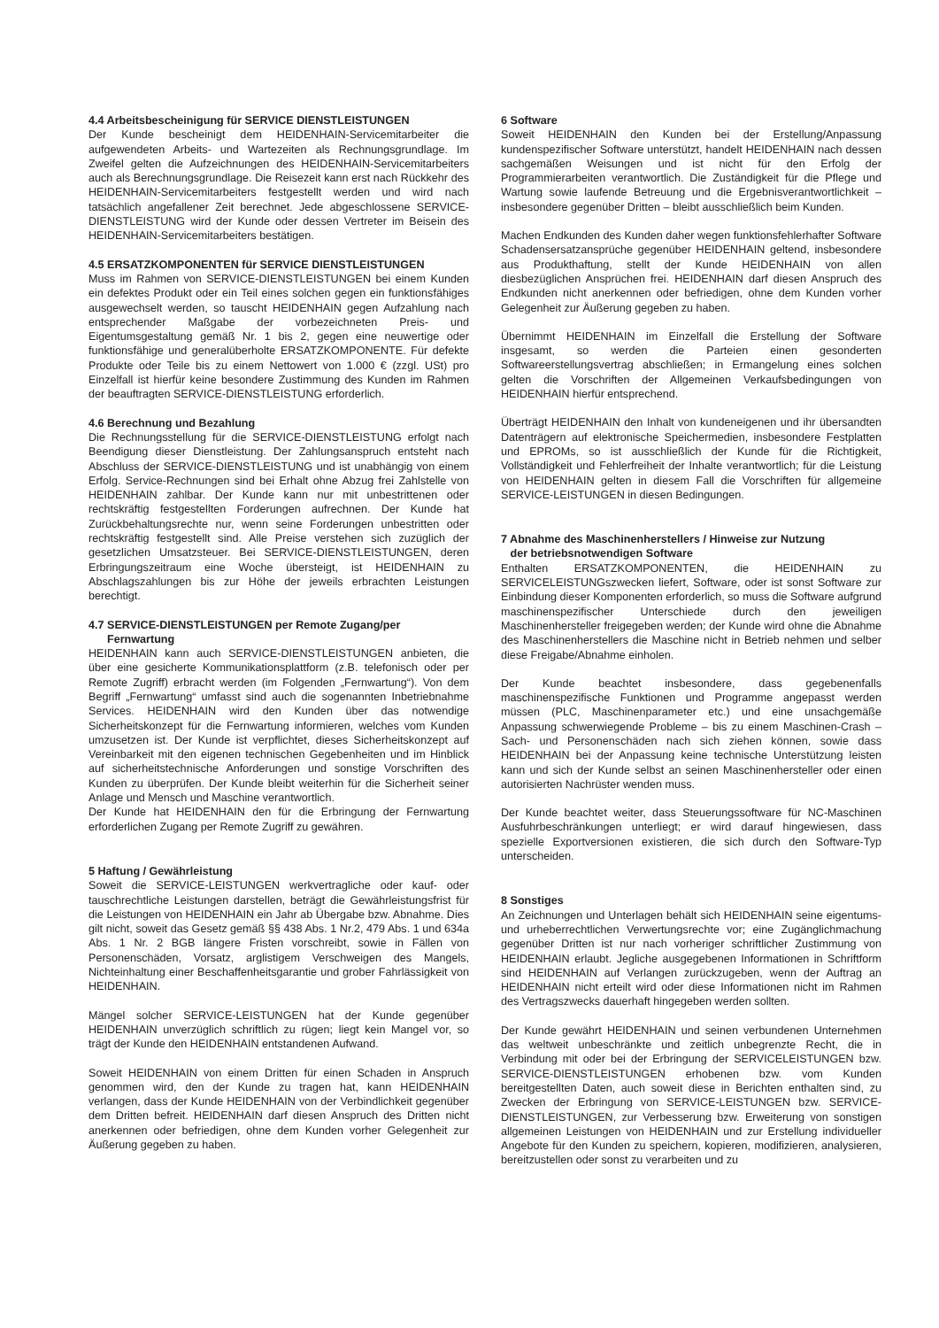4.4 Arbeitsbescheinigung für SERVICE DIENSTLEISTUNGEN
Der Kunde bescheinigt dem HEIDENHAIN-Servicemitarbeiter die aufgewendeten Arbeits- und Wartezeiten als Rechnungsgrundlage. Im Zweifel gelten die Aufzeichnungen des HEIDENHAIN-Servicemitarbeiters auch als Berechnungsgrundlage. Die Reisezeit kann erst nach Rückkehr des HEIDENHAIN-Servicemitarbeiters festgestellt werden und wird nach tatsächlich angefallener Zeit berechnet. Jede abgeschlossene SERVICE-DIENSTLEISTUNG wird der Kunde oder dessen Vertreter im Beisein des HEIDENHAIN-Servicemitarbeiters bestätigen.
4.5 ERSATZKOMPONENTEN für SERVICE DIENSTLEISTUNGEN
Muss im Rahmen von SERVICE-DIENSTLEISTUNGEN bei einem Kunden ein defektes Produkt oder ein Teil eines solchen gegen ein funktionsfähiges ausgewechselt werden, so tauscht HEIDENHAIN gegen Aufzahlung nach entsprechender Maßgabe der vorbezeichneten Preis- und Eigentumsgestaltung gemäß Nr. 1 bis 2, gegen eine neuwertige oder funktionsfähige und generalüberholte ERSATZKOMPONENTE. Für defekte Produkte oder Teile bis zu einem Nettowert von 1.000 € (zzgl. USt) pro Einzelfall ist hierfür keine besondere Zustimmung des Kunden im Rahmen der beauftragten SERVICE-DIENSTLEISTUNG erforderlich.
4.6 Berechnung und Bezahlung
Die Rechnungsstellung für die SERVICE-DIENSTLEISTUNG erfolgt nach Beendigung dieser Dienstleistung. Der Zahlungsanspruch entsteht nach Abschluss der SERVICE-DIENSTLEISTUNG und ist unabhängig von einem Erfolg. Service-Rechnungen sind bei Erhalt ohne Abzug frei Zahlstelle von HEIDENHAIN zahlbar. Der Kunde kann nur mit unbestrittenen oder rechtskräftig festgestellten Forderungen aufrechnen. Der Kunde hat Zurückbehaltungsrechte nur, wenn seine Forderungen unbestritten oder rechtskräftig festgestellt sind. Alle Preise verstehen sich zuzüglich der gesetzlichen Umsatzsteuer. Bei SERVICE-DIENSTLEISTUNGEN, deren Erbringungszeitraum eine Woche übersteigt, ist HEIDENHAIN zu Abschlagszahlungen bis zur Höhe der jeweils erbrachten Leistungen berechtigt.
4.7 SERVICE-DIENSTLEISTUNGEN per Remote Zugang/per
Fernwartung
HEIDENHAIN kann auch SERVICE-DIENSTLEISTUNGEN anbieten, die über eine gesicherte Kommunikationsplattform (z.B. telefonisch oder per Remote Zugriff) erbracht werden (im Folgenden „Fernwartung“). Von dem Begriff „Fernwartung“ umfasst sind auch die sogenannten Inbetriebnahme Services. HEIDENHAIN wird den Kunden über das notwendige Sicherheitskonzept für die Fernwartung informieren, welches vom Kunden umzusetzen ist. Der Kunde ist verpflichtet, dieses Sicherheitskonzept auf Vereinbarkeit mit den eigenen technischen Gegebenheiten und im Hinblick auf sicherheitstechnische Anforderungen und sonstige Vorschriften des Kunden zu überprüfen. Der Kunde bleibt weiterhin für die Sicherheit seiner Anlage und Mensch und Maschine verantwortlich.
Der Kunde hat HEIDENHAIN den für die Erbringung der Fernwartung erforderlichen Zugang per Remote Zugriff zu gewähren.
5 Haftung / Gewährleistung
Soweit die SERVICE-LEISTUNGEN werkvertragliche oder kauf- oder tauschrechtliche Leistungen darstellen, beträgt die Gewährleistungsfrist für die Leistungen von HEIDENHAIN ein Jahr ab Übergabe bzw. Abnahme. Dies gilt nicht, soweit das Gesetz gemäß §§ 438 Abs. 1 Nr.2, 479 Abs. 1 und 634a Abs. 1 Nr. 2 BGB längere Fristen vorschreibt, sowie in Fällen von Personenschäden, Vorsatz, arglistigem Verschweigen des Mangels, Nichteinhaltung einer Beschaffenheitsgarantie und grober Fahrlässigkeit von HEIDENHAIN.
Mängel solcher SERVICE-LEISTUNGEN hat der Kunde gegenüber HEIDENHAIN unverzüglich schriftlich zu rügen; liegt kein Mangel vor, so trägt der Kunde den HEIDENHAIN entstandenen Aufwand.
Soweit HEIDENHAIN von einem Dritten für einen Schaden in Anspruch genommen wird, den der Kunde zu tragen hat, kann HEIDENHAIN verlangen, dass der Kunde HEIDENHAIN von der Verbindlichkeit gegenüber dem Dritten befreit. HEIDENHAIN darf diesen Anspruch des Dritten nicht anerkennen oder befriedigen, ohne dem Kunden vorher Gelegenheit zur Äußerung gegeben zu haben.
6 Software
Soweit HEIDENHAIN den Kunden bei der Erstellung/Anpassung kundenspezifischer Software unterstützt, handelt HEIDENHAIN nach dessen sachgemäßen Weisungen und ist nicht für den Erfolg der Programmierarbeiten verantwortlich. Die Zuständigkeit für die Pflege und Wartung sowie laufende Betreuung und die Ergebnisverantwortlichkeit – insbesondere gegenüber Dritten – bleibt ausschließlich beim Kunden.
Machen Endkunden des Kunden daher wegen funktionsfehlerhafter Software Schadensersatzansprüche gegenüber HEIDENHAIN geltend, insbesondere aus Produkthaftung, stellt der Kunde HEIDENHAIN von allen diesbezüglichen Ansprüchen frei. HEIDENHAIN darf diesen Anspruch des Endkunden nicht anerkennen oder befriedigen, ohne dem Kunden vorher Gelegenheit zur Äußerung gegeben zu haben.
Übernimmt HEIDENHAIN im Einzelfall die Erstellung der Software insgesamt, so werden die Parteien einen gesonderten Softwareerstellungsvertrag abschließen; in Ermangelung eines solchen gelten die Vorschriften der Allgemeinen Verkaufsbedingungen von HEIDENHAIN hierfür entsprechend.
Überträgt HEIDENHAIN den Inhalt von kundeneigenen und ihr übersandten Datenträgern auf elektronische Speichermedien, insbesondere Festplatten und EPROMs, so ist ausschließlich der Kunde für die Richtigkeit, Vollständigkeit und Fehlerfreiheit der Inhalte verantwortlich; für die Leistung von HEIDENHAIN gelten in diesem Fall die Vorschriften für allgemeine SERVICE-LEISTUNGEN in diesen Bedingungen.
7 Abnahme des Maschinenherstellers / Hinweise zur Nutzung
der betriebsnotwendigen Software
Enthalten ERSATZKOMPONENTEN, die HEIDENHAIN zu SERVICELEISTUNGszwecken liefert, Software, oder ist sonst Software zur Einbindung dieser Komponenten erforderlich, so muss die Software aufgrund maschinenspezifischer Unterschiede durch den jeweiligen Maschinenhersteller freigegeben werden; der Kunde wird ohne die Abnahme des Maschinenherstellers die Maschine nicht in Betrieb nehmen und selber diese Freigabe/Abnahme einholen.
Der Kunde beachtet insbesondere, dass gegebenenfalls maschinenspezifische Funktionen und Programme angepasst werden müssen (PLC, Maschinenparameter etc.) und eine unsachgemäße Anpassung schwerwiegende Probleme – bis zu einem Maschinen-Crash – Sach- und Personenschäden nach sich ziehen können, sowie dass HEIDENHAIN bei der Anpassung keine technische Unterstützung leisten kann und sich der Kunde selbst an seinen Maschinenhersteller oder einen autorisierten Nachrüster wenden muss.
Der Kunde beachtet weiter, dass Steuerungssoftware für NC-Maschinen Ausfuhrbeschränkungen unterliegt; er wird darauf hingewiesen, dass spezielle Exportversionen existieren, die sich durch den Software-Typ unterscheiden.
8 Sonstiges
An Zeichnungen und Unterlagen behält sich HEIDENHAIN seine eigentums- und urheberrechtlichen Verwertungsrechte vor; eine Zugänglichmachung gegenüber Dritten ist nur nach vorheriger schriftlicher Zustimmung von HEIDENHAIN erlaubt. Jegliche ausgegebenen Informationen in Schriftform sind HEIDENHAIN auf Verlangen zurückzugeben, wenn der Auftrag an HEIDENHAIN nicht erteilt wird oder diese Informationen nicht im Rahmen des Vertragszwecks dauerhaft hingegeben werden sollten.
Der Kunde gewährt HEIDENHAIN und seinen verbundenen Unternehmen das weltweit unbeschränkte und zeitlich unbegrenzte Recht, die in Verbindung mit oder bei der Erbringung der SERVICELEISTUNGEN bzw. SERVICE-DIENSTLEISTUNGEN erhobenen bzw. vom Kunden bereitgestellten Daten, auch soweit diese in Berichten enthalten sind, zu Zwecken der Erbringung von SERVICE-LEISTUNGEN bzw. SERVICE-DIENSTLEISTUNGEN, zur Verbesserung bzw. Erweiterung von sonstigen allgemeinen Leistungen von HEIDENHAIN und zur Erstellung individueller Angebote für den Kunden zu speichern, kopieren, modifizieren, analysieren, bereitzustellen oder sonst zu verarbeiten und zu